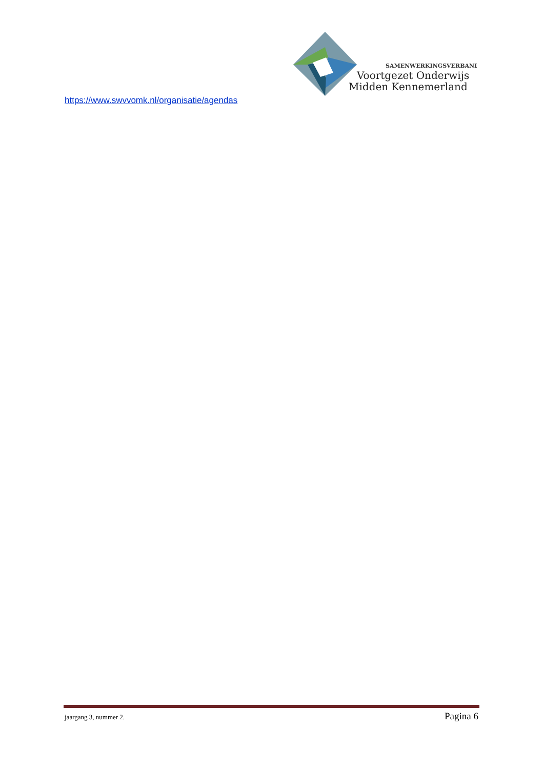SAMENWERKINGSVERBAND
Voortgezet Onderwijs
Midden Kennemerland
https://www.swvvomk.nl/organisatie/agendas
jaargang 3, nummer 2. Pagina 6